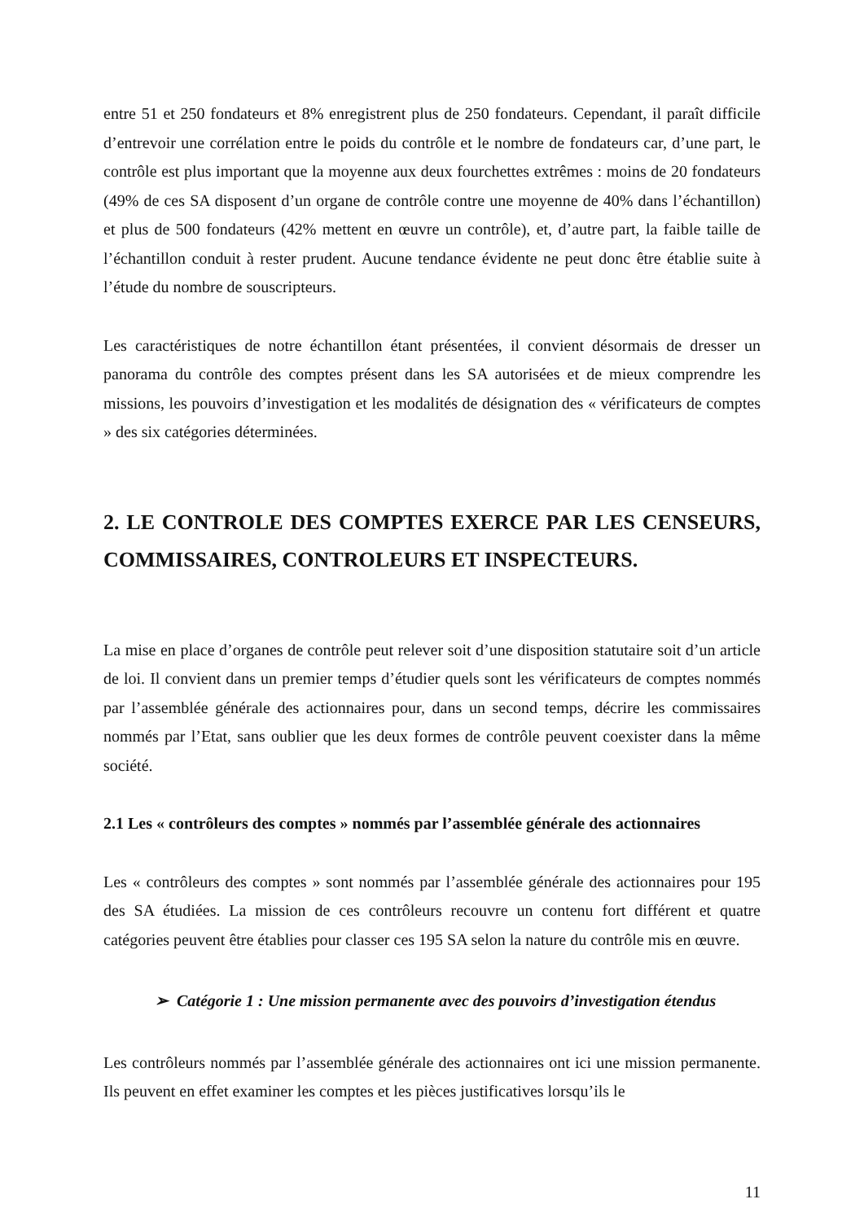entre 51 et 250 fondateurs et 8% enregistrent plus de 250 fondateurs. Cependant, il paraît difficile d’entrevoir une corrélation entre le poids du contrôle et le nombre de fondateurs car, d’une part, le contrôle est plus important que la moyenne aux deux fourchettes extrêmes : moins de 20 fondateurs (49% de ces SA disposent d’un organe de contrôle contre une moyenne de 40% dans l’échantillon) et plus de 500 fondateurs (42% mettent en œuvre un contrôle), et, d’autre part, la faible taille de l’échantillon conduit à rester prudent. Aucune tendance évidente ne peut donc être établie suite à l’étude du nombre de souscripteurs.
Les caractéristiques de notre échantillon étant présentées, il convient désormais de dresser un panorama du contrôle des comptes présent dans les SA autorisées et de mieux comprendre les missions, les pouvoirs d’investigation et les modalités de désignation des « vérificateurs de comptes » des six catégories déterminées.
2. LE CONTROLE DES COMPTES EXERCE PAR LES CENSEURS, COMMISSAIRES, CONTROLEURS ET INSPECTEURS.
La mise en place d’organes de contrôle peut relever soit d’une disposition statutaire soit d’un article de loi. Il convient dans un premier temps d’étudier quels sont les vérificateurs de comptes nommés par l’assemblée générale des actionnaires pour, dans un second temps, décrire les commissaires nommés par l’Etat, sans oublier que les deux formes de contrôle peuvent coexister dans la même société.
2.1 Les « contrôleurs des comptes » nommés par l’assemblée générale des actionnaires
Les « contrôleurs des comptes » sont nommés par l’assemblée générale des actionnaires pour 195 des SA étudiées. La mission de ces contrôleurs recouvre un contenu fort différent et quatre catégories peuvent être établies pour classer ces 195 SA selon la nature du contrôle mis en œuvre.
➢ Catégorie 1 : Une mission permanente avec des pouvoirs d’investigation étendus
Les contrôleurs nommés par l’assemblée générale des actionnaires ont ici une mission permanente. Ils peuvent en effet examiner les comptes et les pièces justificatives lorsqu’ils le
11